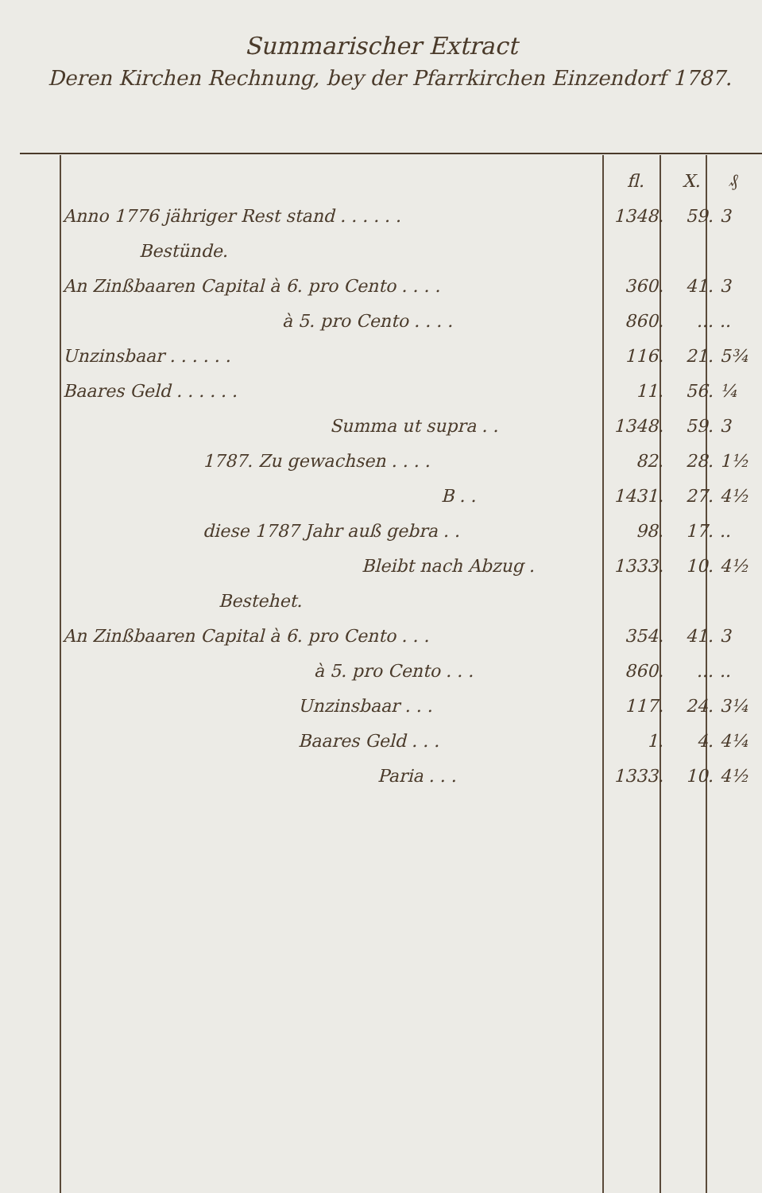Summarischer Extract
Deren Kirchen Rechnung, bey der Pfarrkirchen Einzendorf 1787.
| | fl. | X. | ₰ |
| --- | --- | --- | --- |
| Anno 1776 jähriger Rest stand . . . . . . | 1348. | 59. | 3 |
| Bestünde. | | | |
| An Zinßbaaren Capital à 6. pro Cento . . . . | 360. | 41. | 3 |
| à 5. pro Cento . . . . | 860. | ... | .. |
| Unzinsbaar . . . . . . | 116. | 21. | 5¾ |
| Baares Geld . . . . . . | 11. | 56. | ¼ |
| Summa ut supra . . | 1348. | 59. | 3 |
| 1787. Zu gewachsen . . . . | 82. | 28. | 1½ |
| B . . | 1431. | 27. | 4½ |
| diese 1787 Jahr auß gebra . . | 98. | 17. | .. |
| Bleibt nach Abzug . | 1333. | 10. | 4½ |
| Bestehet. | | | |
| An Zinßbaaren Capital à 6. pro Cento . . . | 354. | 41. | 3 |
| à 5. pro Cento . . . | 860. | ... | .. |
| Unzinsbaar . . . | 117. | 24. | 3¼ |
| Baares Geld . . . | 1. | 4. | 4¼ |
| Paria . . . | 1333. | 10. | 4½ |